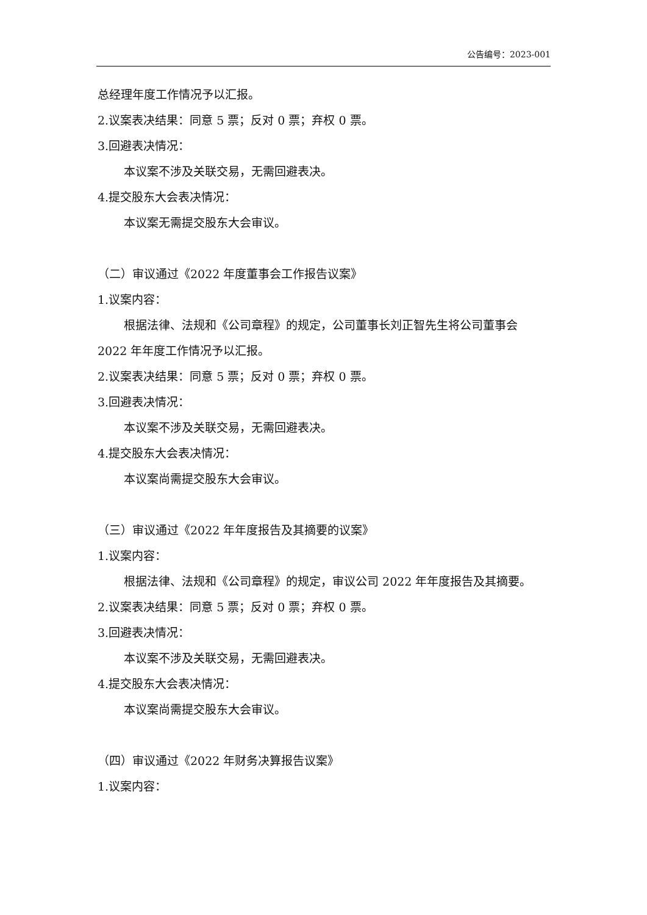公告编号：2023-001
总经理年度工作情况予以汇报。
2.议案表决结果：同意 5 票；反对 0 票；弃权 0 票。
3.回避表决情况：
本议案不涉及关联交易，无需回避表决。
4.提交股东大会表决情况：
本议案无需提交股东大会审议。
（二）审议通过《2022 年度董事会工作报告议案》
1.议案内容：
根据法律、法规和《公司章程》的规定，公司董事长刘正智先生将公司董事会 2022 年年度工作情况予以汇报。
2.议案表决结果：同意 5 票；反对 0 票；弃权 0 票。
3.回避表决情况：
本议案不涉及关联交易，无需回避表决。
4.提交股东大会表决情况：
本议案尚需提交股东大会审议。
（三）审议通过《2022 年年度报告及其摘要的议案》
1.议案内容：
根据法律、法规和《公司章程》的规定，审议公司 2022 年年度报告及其摘要。
2.议案表决结果：同意 5 票；反对 0 票；弃权 0 票。
3.回避表决情况：
本议案不涉及关联交易，无需回避表决。
4.提交股东大会表决情况：
本议案尚需提交股东大会审议。
（四）审议通过《2022 年财务决算报告议案》
1.议案内容：